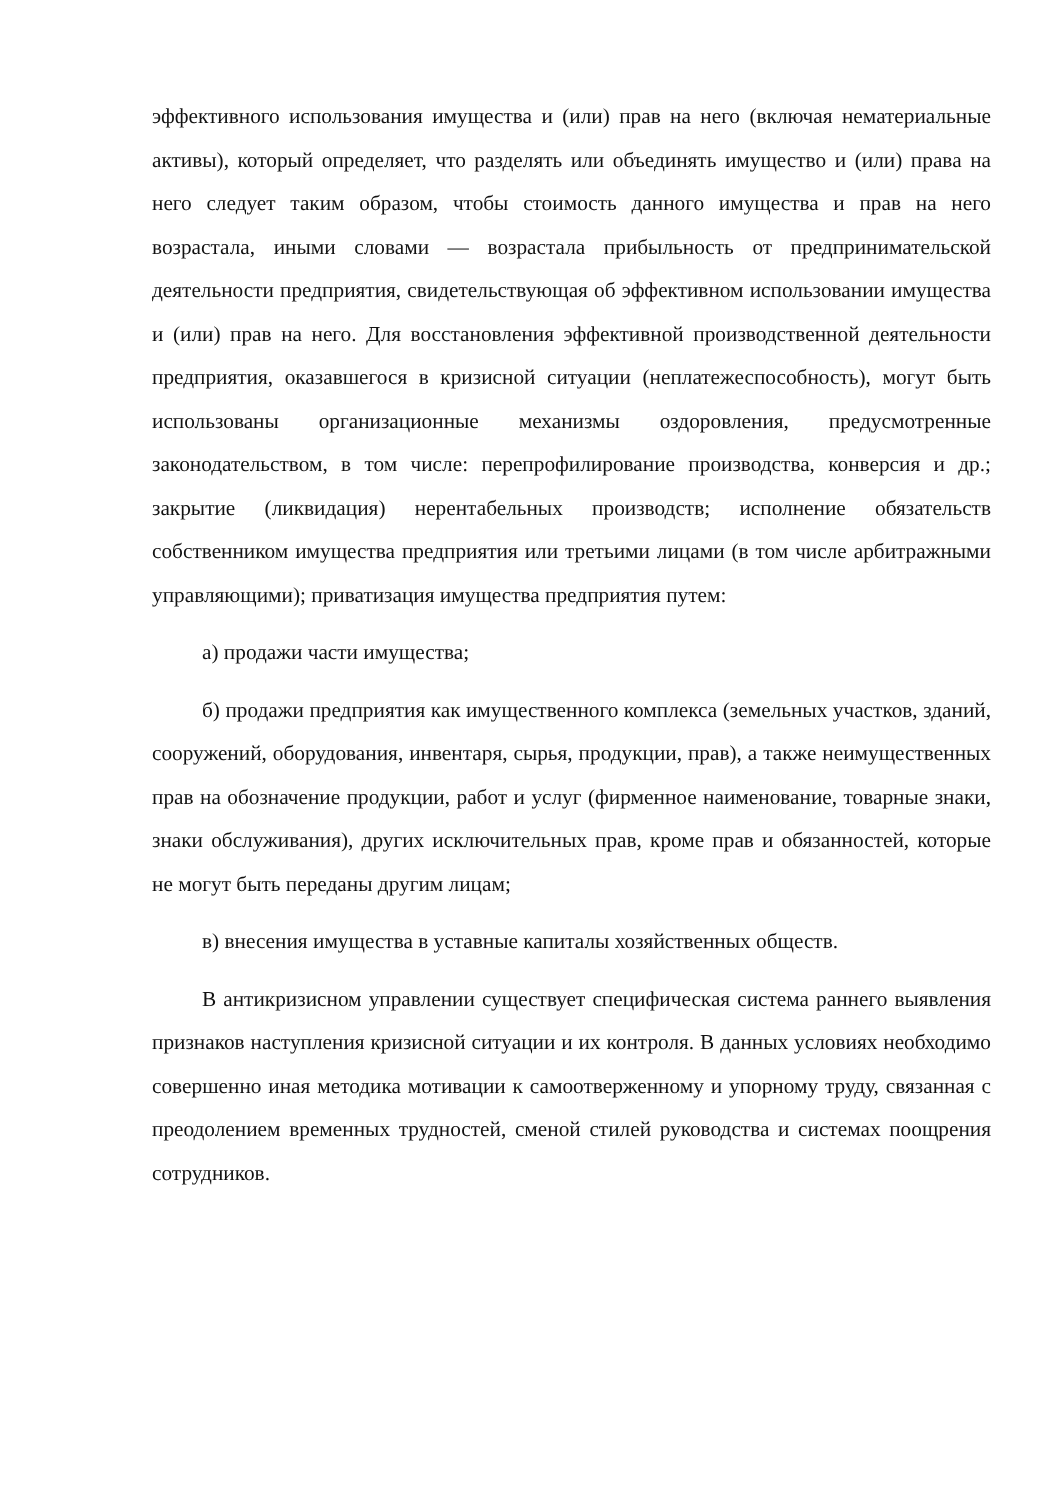эффективного использования имущества и (или) прав на него (включая нематериальные активы), который определяет, что разделять или объединять имущество и (или) права на него следует таким образом, чтобы стоимость данного имущества и прав на него возрастала, иными словами — возрастала прибыльность от предпринимательской деятельности предприятия, свидетельствующая об эффективном использовании имущества и (или) прав на него. Для восстановления эффективной производственной деятельности предприятия, оказавшегося в кризисной ситуации (неплатежеспособность), могут быть использованы организационные механизмы оздоровления, предусмотренные законодательством, в том числе: перепрофилирование производства, конверсия и др.; закрытие (ликвидация) нерентабельных производств; исполнение обязательств собственником имущества предприятия или третьими лицами (в том числе арбитражными управляющими); приватизация имущества предприятия путем:
а) продажи части имущества;
б) продажи предприятия как имущественного комплекса (земельных участков, зданий, сооружений, оборудования, инвентаря, сырья, продукции, прав), а также неимущественных прав на обозначение продукции, работ и услуг (фирменное наименование, товарные знаки, знаки обслуживания), других исключительных прав, кроме прав и обязанностей, которые не могут быть переданы другим лицам;
в) внесения имущества в уставные капиталы хозяйственных обществ.
В антикризисном управлении существует специфическая система раннего выявления признаков наступления кризисной ситуации и их контроля. В данных условиях необходимо совершенно иная методика мотивации к самоотверженному и упорному труду, связанная с преодолением временных трудностей, сменой стилей руководства и системах поощрения сотрудников.